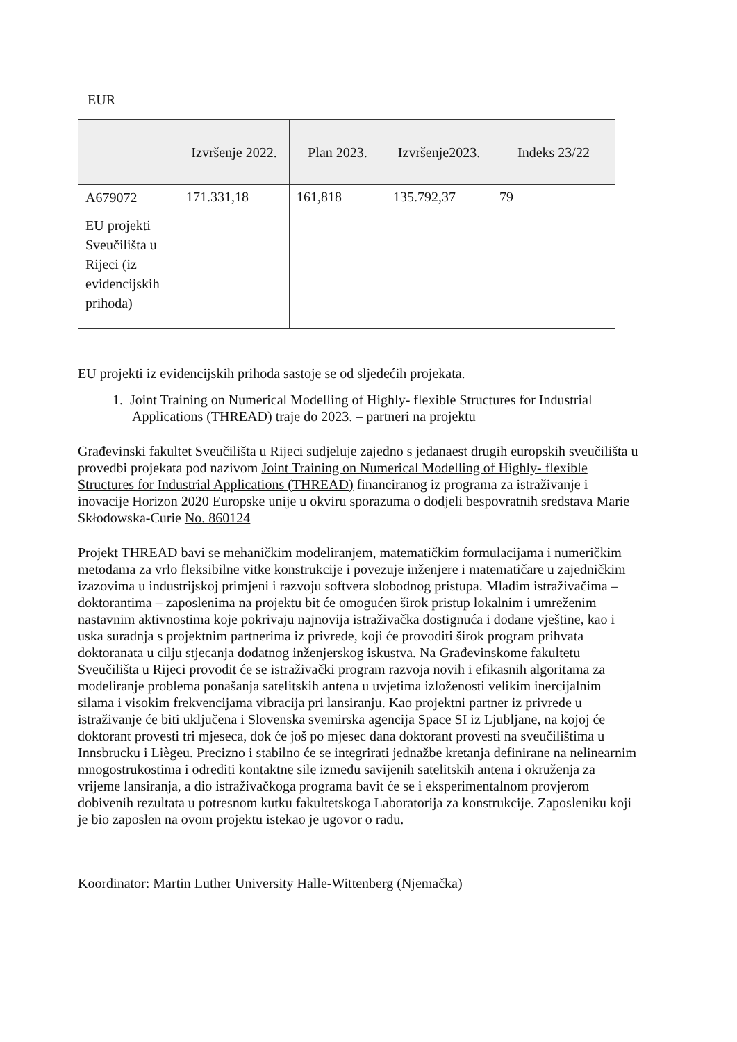EUR
| | Izvršenje 2022. | Plan 2023. | Izvršenje2023. | Indeks 23/22 |
| --- | --- | --- | --- | --- |
| A679072 EU projekti Sveučilišta u Rijeci (iz evidencijskih prihoda) | 171.331,18 | 161,818 | 135.792,37 | 79 |
EU projekti iz evidencijskih prihoda sastoje se od sljedećih projekata.
1. Joint Training on Numerical Modelling of Highly- flexible Structures for Industrial Applications (THREAD) traje do 2023. – partneri na projektu
Građevinski fakultet Sveučilišta u Rijeci sudjeluje zajedno s jedanaest drugih europskih sveučilišta u provedbi projekata pod nazivom Joint Training on Numerical Modelling of Highly- flexible Structures for Industrial Applications (THREAD) financiranog iz programa za istraživanje i inovacije Horizon 2020 Europske unije u okviru sporazuma o dodjeli bespovratnih sredstava Marie Skłodowska-Curie No. 860124
Projekt THREAD bavi se mehaničkim modeliranjem, matematičkim formulacijama i numeričkim metodama za vrlo fleksibilne vitke konstrukcije i povezuje inženjere i matematičare u zajedničkim izazovima u industrijskoj primjeni i razvoju softvera slobodnog pristupa. Mladim istraživačima – doktorantima – zaposlenima na projektu bit će omogućen širok pristup lokalnim i umreženim nastavnim aktivnostima koje pokrivaju najnovija istraživačka dostignuća i dodane vještine, kao i uska suradnja s projektnim partnerima iz privrede, koji će provoditi širok program prihvata doktoranata u cilju stjecanja dodatnog inženjerskog iskustva. Na Građevinskome fakultetu Sveučilišta u Rijeci provodit će se istraživački program razvoja novih i efikasnih algoritama za modeliranje problema ponašanja satelitskih antena u uvjetima izloženosti velikim inercijalnim silama i visokim frekvencijama vibracija pri lansiranju. Kao projektni partner iz privrede u istraživanje će biti uključena i Slovenska svemirska agencija Space SI iz Ljubljane, na kojoj će doktorant provesti tri mjeseca, dok će još po mjesec dana doktorant provesti na sveučilištima u Innsbrucku i Liègeu. Precizno i stabilno će se integrirati jednažbe kretanja definirane na nelinearnim mnogostrukostima i odrediti kontaktne sile između savijenih satelitskih antena i okruženja za vrijeme lansiranja, a dio istraživačkoga programa bavit će se i eksperimentalnom provjerom dobivenih rezultata u potresnom kutku fakultetskoga Laboratorija za konstrukcije. Zaposleniku koji je bio zaposlen na ovom projektu istekao je ugovor o radu.
Koordinator: Martin Luther University Halle-Wittenberg (Njemačka)